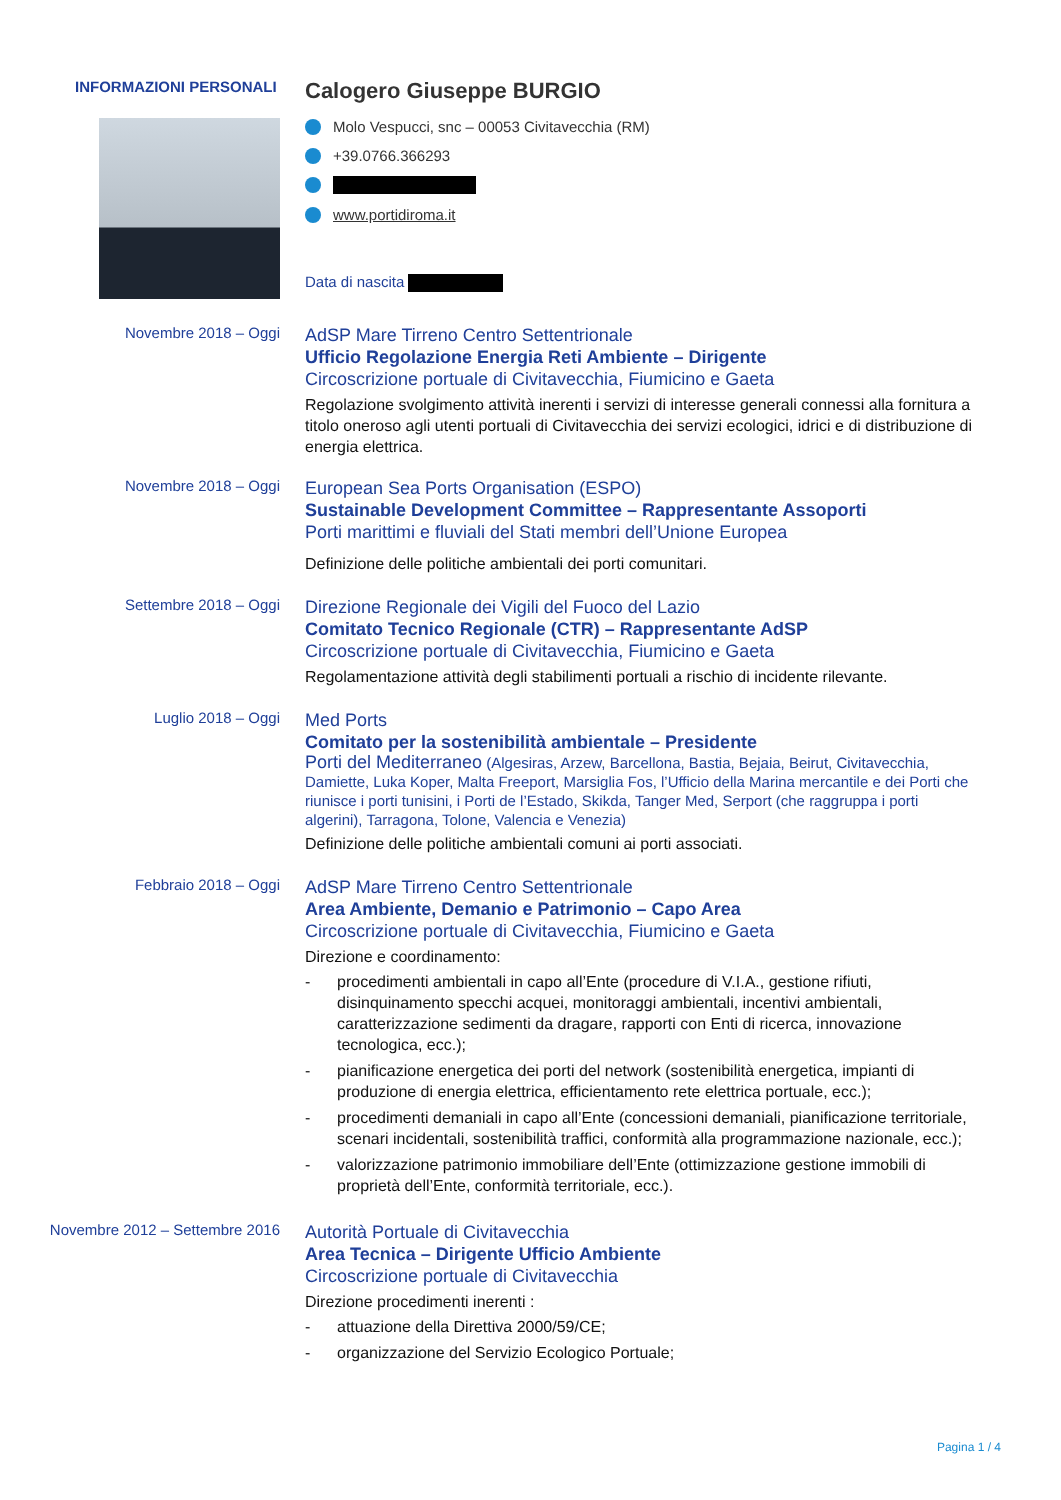INFORMAZIONI PERSONALI
Calogero Giuseppe BURGIO
Molo Vespucci, snc – 00053 Civitavecchia (RM)
+39.0766.366293
www.portidiroma.it
Data di nascita
Novembre 2018 – Oggi
AdSP Mare Tirreno Centro Settentrionale
Ufficio Regolazione Energia Reti Ambiente – Dirigente
Circoscrizione portuale di Civitavecchia, Fiumicino e Gaeta
Regolazione svolgimento attività inerenti i servizi di interesse generali connessi alla fornitura a titolo oneroso agli utenti portuali di Civitavecchia dei servizi ecologici, idrici e di distribuzione di energia elettrica.
Novembre 2018 – Oggi
European Sea Ports Organisation (ESPO)
Sustainable Development Committee – Rappresentante Assoporti
Porti marittimi e fluviali del Stati membri dell’Unione Europea
Definizione delle politiche ambientali dei porti comunitari.
Settembre 2018 – Oggi
Direzione Regionale dei Vigili del Fuoco del Lazio
Comitato Tecnico Regionale (CTR) – Rappresentante AdSP
Circoscrizione portuale di Civitavecchia, Fiumicino e Gaeta
Regolamentazione attività degli stabilimenti portuali a rischio di incidente rilevante.
Luglio 2018 – Oggi
Med Ports
Comitato per la sostenibilità ambientale – Presidente
Porti del Mediterraneo (Algesiras, Arzew, Barcellona, Bastia, Bejaia, Beirut, Civitavecchia, Damiette, Luka Koper, Malta Freeport, Marsiglia Fos, l’Ufficio della Marina mercantile e dei Porti che riunisce i porti tunisini, i Porti de l’Estado, Skikda, Tanger Med, Serport (che raggruppa i porti algerini), Tarragona, Tolone, Valencia e Venezia)
Definizione delle politiche ambientali comuni ai porti associati.
Febbraio 2018 – Oggi
AdSP Mare Tirreno Centro Settentrionale
Area Ambiente, Demanio e Patrimonio – Capo Area
Circoscrizione portuale di Civitavecchia, Fiumicino e Gaeta
Direzione e coordinamento:
- procedimenti ambientali in capo all’Ente (procedure di V.I.A., gestione rifiuti, disinquinamento specchi acquei, monitoraggi ambientali, incentivi ambientali, caratterizzazione sedimenti da dragare, rapporti con Enti di ricerca, innovazione tecnologica, ecc.);
- pianificazione energetica dei porti del network (sostenibilità energetica, impianti di produzione di energia elettrica, efficientamento rete elettrica portuale, ecc.);
- procedimenti demaniali in capo all’Ente (concessioni demaniali, pianificazione territoriale, scenari incidentali, sostenibilità traffici, conformità alla programmazione nazionale, ecc.);
- valorizzazione patrimonio immobiliare dell’Ente (ottimizzazione gestione immobili di proprietà dell’Ente, conformità territoriale, ecc.).
Novembre 2012 – Settembre 2016
Autorità Portuale di Civitavecchia
Area Tecnica – Dirigente Ufficio Ambiente
Circoscrizione portuale di Civitavecchia
Direzione procedimenti inerenti :
- attuazione della Direttiva 2000/59/CE;
- organizzazione del Servizio Ecologico Portuale;
Pagina 1 / 4